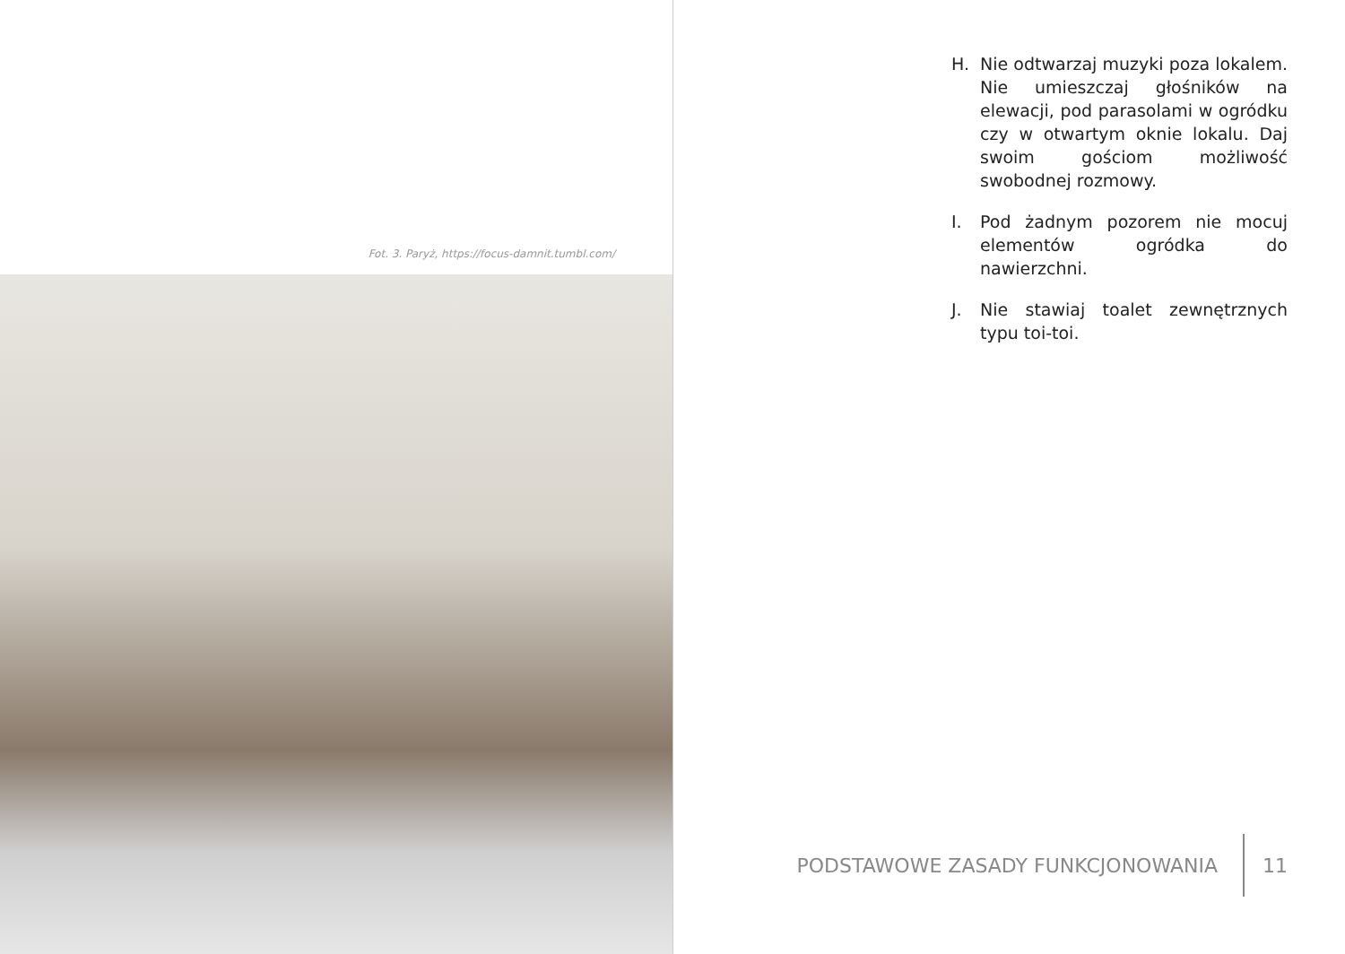Fot. 3. Paryż, https://focus-damnit.tumbl.com/
H. Nie odtwarzaj muzyki poza lokalem. Nie umieszczaj głośników na elewacji, pod parasolami w ogródku czy w otwartym oknie lokalu. Daj swoim gościom możliwość swobodnej rozmowy.
I. Pod żadnym pozorem nie mocuj elementów ogródka do nawierzchni.
J. Nie stawiaj toalet zewnętrznych typu toi-toi.
PODSTAWOWE ZASADY FUNKCJONOWANIA
11